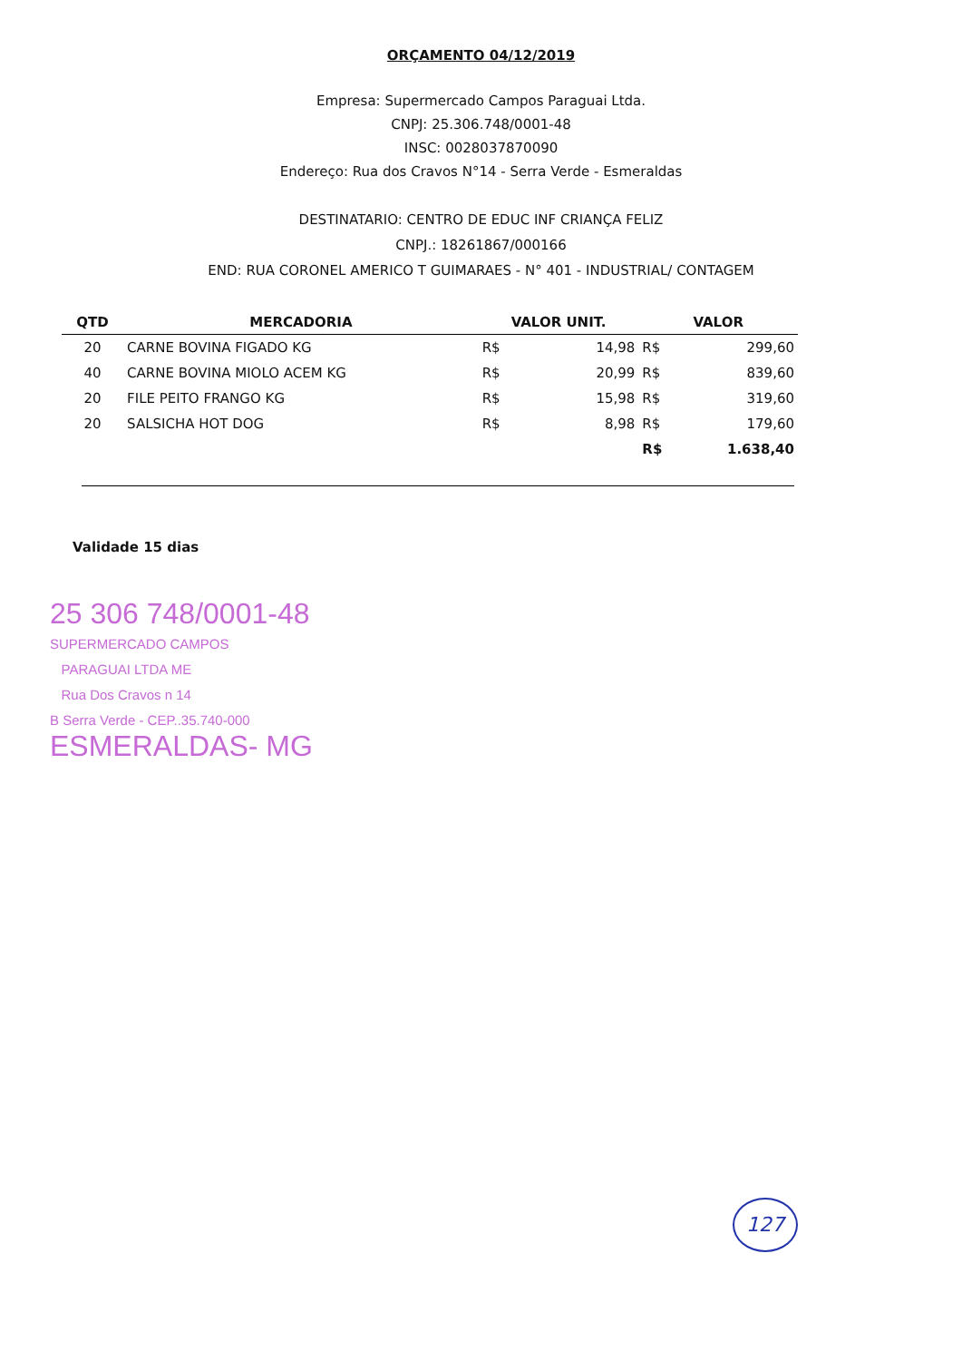ORÇAMENTO 04/12/2019
Empresa: Supermercado Campos Paraguai Ltda.
CNPJ: 25.306.748/0001-48
INSC: 0028037870090
Endereço: Rua dos Cravos N°14 - Serra Verde - Esmeraldas
DESTINATARIO: CENTRO DE EDUC INF CRIANÇA FELIZ
CNPJ.: 18261867/000166
END: RUA CORONEL AMERICO T GUIMARAES - N° 401 - INDUSTRIAL/ CONTAGEM
| QTD | MERCADORIA | VALOR UNIT. | | VALOR | |
| --- | --- | --- | --- | --- | --- |
| 20 | CARNE BOVINA FIGADO KG | R$ | 14,98 | R$ | 299,60 |
| 40 | CARNE BOVINA MIOLO ACEM KG | R$ | 20,99 | R$ | 839,60 |
| 20 | FILE PEITO FRANGO KG | R$ | 15,98 | R$ | 319,60 |
| 20 | SALSICHA HOT DOG | R$ | 8,98 | R$ | 179,60 |
| | | | | R$ | 1.638,40 |
Validade 15 dias
25 306 748/0001-48
SUPERMERCADO CAMPOS
PARAGUAI LTDA ME
Rua Dos Cravos n 14
B Serra Verde - CEP..35.740-000
ESMERALDAS- MG
127